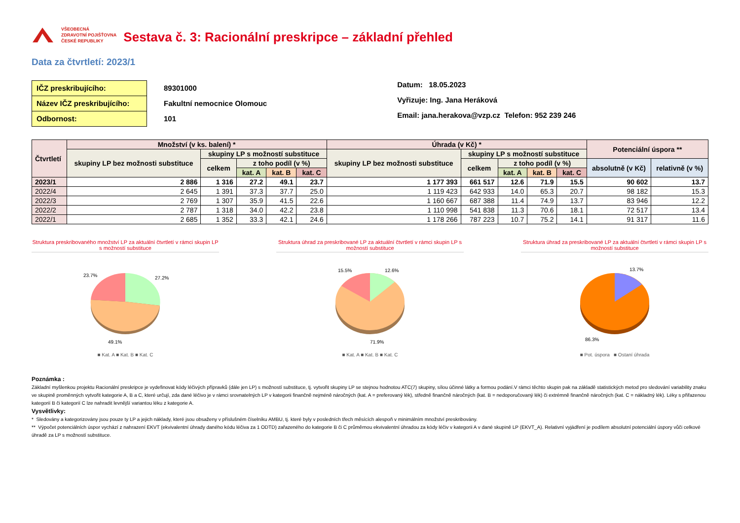VŠEOBECNÁ
ZDRAVOTNÍ POJIŠŤOVNA
ČESKÉ REPUBLIKY
Sestava č. 3: Racionální preskripce – základní přehled
Data za čtvrtletí: 2023/1
IČZ preskribujícího:
Název IČZ preskribujícího:
Odbornost:
89301000
Fakultní nemocnice Olomouc
101
Datum: 18.05.2023
Vyřizuje: Ing. Jana Heráková
Email: jana.herakova@vzp.cz Telefon: 952 239 246
| Čtvrtletí | Množství (v ks. balení) * | | | | | Úhrada (v Kč) * | | | | | Potenciální úspora ** | |
| --- | --- | --- | --- | --- | --- | --- | --- | --- | --- | --- | --- | --- |
| | skupiny LP bez možnosti substituce | skupiny LP s možností substituce | | | | skupiny LP bez možnosti substituce | skupiny LP s možností substituce | | | | | |
| | | celkem | z toho podíl (v %) | | | | celkem | z toho podíl (v %) | | | absolutně (v Kč) | relativně (v %) |
| | | | kat. A | kat. B | kat. C | | | kat. A | kat. B | kat. C | | |
| 2023/1 | 2 886 | 1 316 | 27.2 | 49.1 | 23.7 | 1 177 393 | 661 517 | 12.6 | 71.9 | 15.5 | 90 602 | 13.7 |
| 2022/4 | 2 645 | 1 391 | 37.3 | 37.7 | 25.0 | 1 119 423 | 642 933 | 14.0 | 65.3 | 20.7 | 98 182 | 15.3 |
| 2022/3 | 2 769 | 1 307 | 35.9 | 41.5 | 22.6 | 1 160 667 | 687 388 | 11.4 | 74.9 | 13.7 | 83 946 | 12.2 |
| 2022/2 | 2 787 | 1 318 | 34.0 | 42.2 | 23.8 | 1 110 998 | 541 838 | 11.3 | 70.6 | 18.1 | 72 517 | 13.4 |
| 2022/1 | 2 685 | 1 352 | 33.3 | 42.1 | 24.6 | 1 178 266 | 787 223 | 10.7 | 75.2 | 14.1 | 91 317 | 11.6 |
Struktura preskribovaného množství LP za aktuální čtvrtletí v rámci skupin LP s možností substituce
27.2%
23.7%
49.1%
■ Kat. A ■ Kat. B ■ Kat. C
Struktura úhrad za preskribované LP za aktuální čtvrtletí v rámci skupin LP s možností substituce
12.6%
15.5%
71.9%
■ Kat. A ■ Kat. B ■ Kat. C
Struktura úhrad za preskribované LP za aktuální čtvrtletí v rámci skupin LP s možností substituce
13.7%
86.3%
■ Pot. úspora ■ Ostaní úhrada
Poznámka :
Základní myšlenkou projektu Racionální preskripce je vydefinovat kódy léčivých přípravků (dále jen LP) s možností substituce, tj. vytvořit skupiny LP se stejnou hodnotou ATC(7) skupiny, sílou účinné látky a formou podání.V rámci těchto skupin pak na základě statistických metod pro sledování variability znaku ve skupině proměnných vytvořit kategorie A, B a C, které určují, zda dané léčivo je v rámci srovnatelných LP v kategorii finančně nejméně náročných (kat. A = preferovaný lék), středně finančně náročných (kat. B = nedoporučovaný lék) či extrémně finančně náročných (kat. C = nákladný lék). Léky s přiřazenou kategorií B či kategorií C lze nahradit levnější variantou léku z kategorie A.
Vysvětlivky:
* Sledovány a kategorizovány jsou pouze ty LP a jejich náklady, které jsou obsaženy v příslušném číselníku AMBU, tj. které byly v posledních třech měsících alespoň v minimálním množství preskribovány.
** Výpočet potenciálních úspor vychází z nahrazení EKVT (ekvivalentní úhrady daného kódu léčiva za 1 ODTD) zařazeného do kategorie B či C průměrnou ekvivalentní úhradou za kódy léčiv v kategorii A v dané skupině LP (EKVT_A). Relativní vyjádření je podílem absolutní potenciální úspory vůči celkové úhradě za LP s možností substituce.